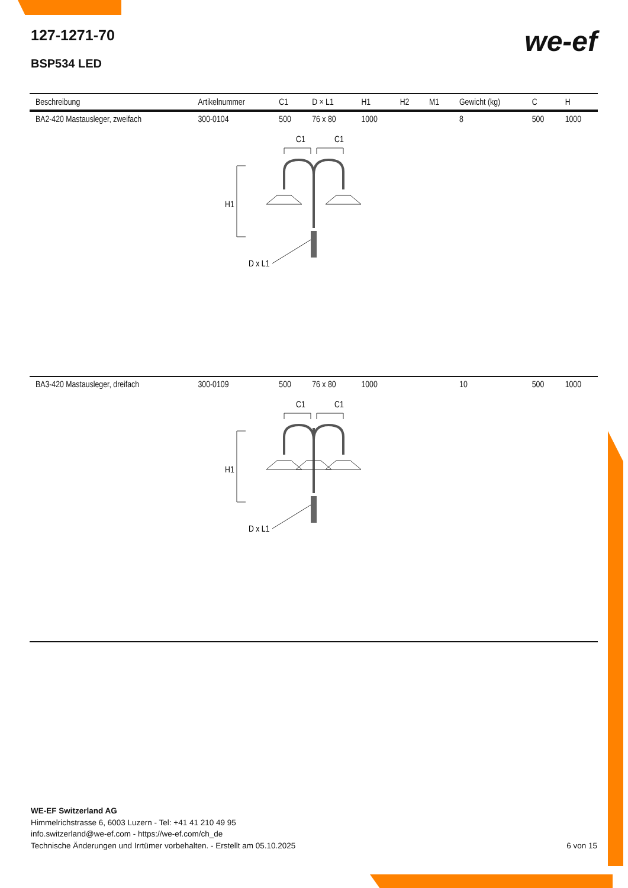127-1271-70
BSP534 LED
we-ef
| Beschreibung | Artikelnummer | C1 | D × L1 | H1 | H2 | M1 | Gewicht (kg) | C | H |
| --- | --- | --- | --- | --- | --- | --- | --- | --- | --- |
| BA2-420 Mastausleger, zweifach | 300-0104 | 500 | 76 x 80 | 1000 | | | 8 | 500 | 1000 |
| C1 C1 H1 D x L1 | | | | | | | | | |
| BA3-420 Mastausleger, dreifach | 300-0109 | 500 | 76 x 80 | 1000 | | | 10 | 500 | 1000 |
| C1 C1 H1 D x L1 | | | | | | | | | |
WE-EF Switzerland AG
Himmelrichstrasse 6, 6003 Luzern - Tel: +41 41 210 49 95
info.switzerland@we-ef.com - https://we-ef.com/ch_de
Technische Änderungen und Irrtümer vorbehalten. - Erstellt am 05.10.2025 6 von 15